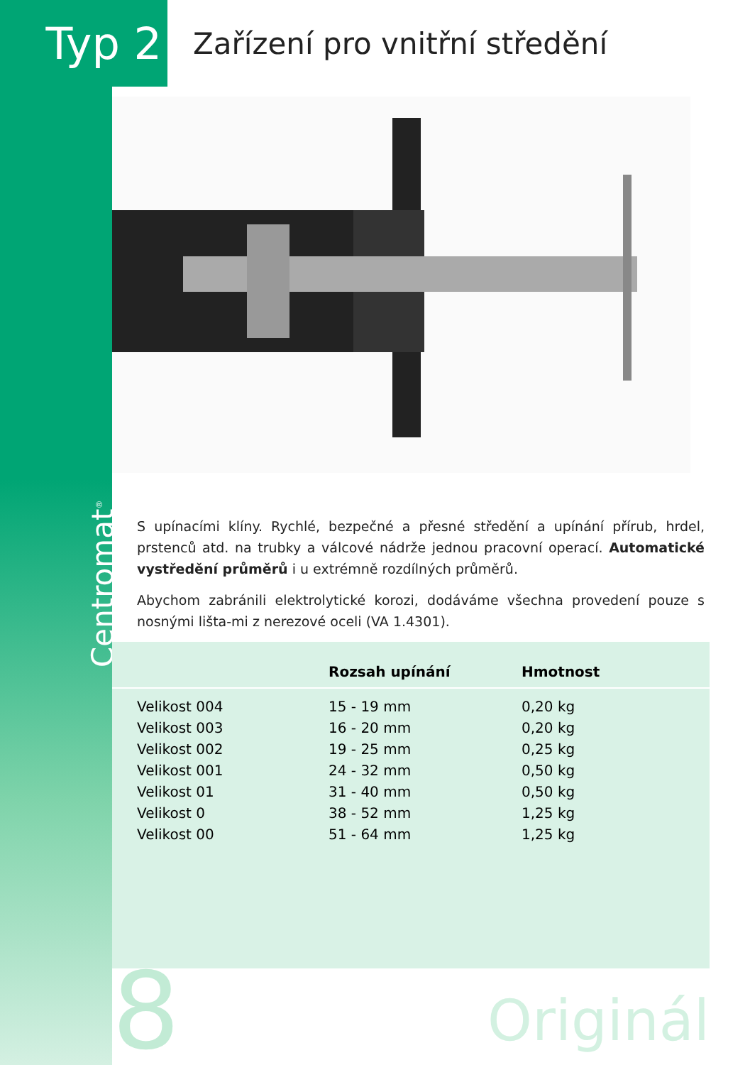Typ 2
Zařízení pro vnitřní středění
Centromat<sup>®</sup>
S upínacími klíny. Rychlé, bezpečné a přesné středění a upínání přírub, hrdel, prstenců atd. na trubky a válcové nádrže jednou pracovní operací. Automatické vystředění průměrů i u extrémně rozdílných průměrů.
Abychom zabránili elektrolytické korozi, dodáváme všechna provedení pouze s nosnými lišta-mi z nerezové oceli (VA 1.4301).
| | Rozsah upínání | Hmotnost |
| --- | --- | --- |
| Velikost 004 | 15 - 19 mm | 0,20 kg |
| Velikost 003 | 16 - 20 mm | 0,20 kg |
| Velikost 002 | 19 - 25 mm | 0,25 kg |
| Velikost 001 | 24 - 32 mm | 0,50 kg |
| Velikost 01 | 31 - 40 mm | 0,50 kg |
| Velikost 0 | 38 - 52 mm | 1,25 kg |
| Velikost 00 | 51 - 64 mm | 1,25 kg |
8
Originál